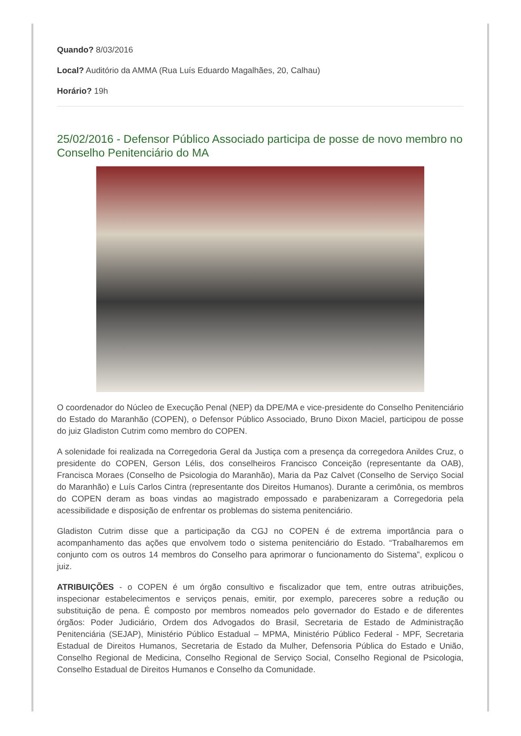Quando? 8/03/2016
Local? Auditório da AMMA (Rua Luís Eduardo Magalhães, 20, Calhau)
Horário? 19h
25/02/2016 - Defensor Público Associado participa de posse de novo membro no Conselho Penitenciário do MA
O coordenador do Núcleo de Execução Penal (NEP) da DPE/MA e vice-presidente do Conselho Penitenciário do Estado do Maranhão (COPEN), o Defensor Público Associado, Bruno Dixon Maciel, participou de posse do juiz Gladiston Cutrim como membro do COPEN.
A solenidade foi realizada na Corregedoria Geral da Justiça com a presença da corregedora Anildes Cruz, o presidente do COPEN, Gerson Lélis, dos conselheiros Francisco Conceição (representante da OAB), Francisca Moraes (Conselho de Psicologia do Maranhão), Maria da Paz Calvet (Conselho de Serviço Social do Maranhão) e Luís Carlos Cintra (representante dos Direitos Humanos). Durante a cerimônia, os membros do COPEN deram as boas vindas ao magistrado empossado e parabenizaram a Corregedoria pela acessibilidade e disposição de enfrentar os problemas do sistema penitenciário.
Gladiston Cutrim disse que a participação da CGJ no COPEN é de extrema importância para o acompanhamento das ações que envolvem todo o sistema penitenciário do Estado. “Trabalharemos em conjunto com os outros 14 membros do Conselho para aprimorar o funcionamento do Sistema”, explicou o juiz.
ATRIBUIÇÕES - o COPEN é um órgão consultivo e fiscalizador que tem, entre outras atribuições, inspecionar estabelecimentos e serviços penais, emitir, por exemplo, pareceres sobre a redução ou substituição de pena. É composto por membros nomeados pelo governador do Estado e de diferentes órgãos: Poder Judiciário, Ordem dos Advogados do Brasil, Secretaria de Estado de Administração Penitenciária (SEJAP), Ministério Público Estadual – MPMA, Ministério Público Federal - MPF, Secretaria Estadual de Direitos Humanos, Secretaria de Estado da Mulher, Defensoria Pública do Estado e União, Conselho Regional de Medicina, Conselho Regional de Serviço Social, Conselho Regional de Psicologia, Conselho Estadual de Direitos Humanos e Conselho da Comunidade.